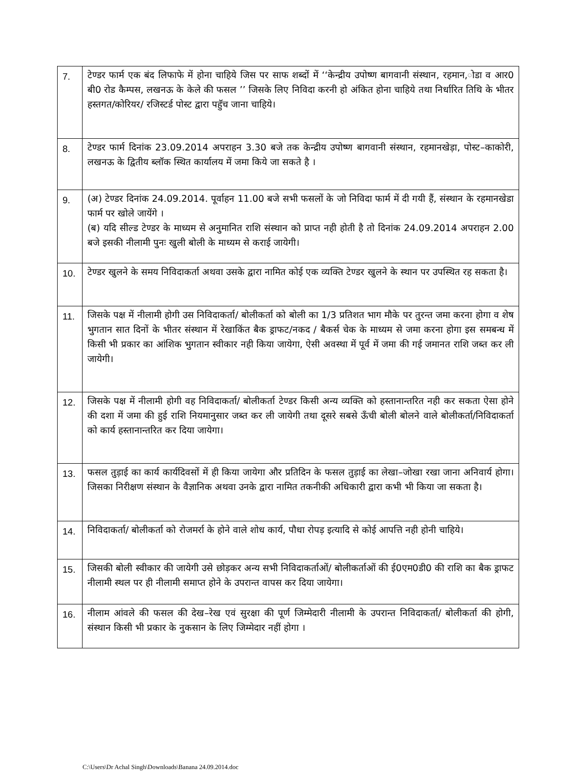| 7. | टेण्डर फार्म एक बंद लिफाफे में होना चाहिये जिस पर साफ शब्दों में ‘‘केन्द्रीय उपोष्ण बागवानी संस्थान, रहमान,ोडा व आर0 बी0 रोड कैम्पस, लखनऊ के केले की फसल ’’ जिसके लिए निविदा करनी हो अंकित होना चाहिये तथा निर्धारित तिथि के भीतर हस्तगत/कोरियर/ रजिस्टर्ड पोस्ट द्वारा पहुॅच जाना चाहिये। |
| 8. | टेण्डर फार्म दिनांक 23.09.2014 अपराहन 3.30 बजे तक केन्द्रीय उपोष्ण बागवानी संस्थान, रहमानखेड़ा, पोस्ट–काकोरी, लखनऊ के द्वितीय ब्लॉक स्थित कार्यालय में जमा किये जा सकते है । |
| 9. | (अ) टेण्डर दिनांक 24.09.2014. पूर्वाहन 11.00 बजे सभी फसलों के जो निविदा फार्म में दी गयी हैं, संस्थान के रहमानखेडा फार्म पर खोले जायेंगे । (ब) यदि सील्ड टेण्डर के माध्यम से अनुमानित राशि संस्थान को प्राप्त नही होती है तो दिनांक 24.09.2014 अपराहन 2.00 बजे इसकी नीलामी पुनः खुली बोली के माध्यम से कराई जायेगी। |
| 10. | टेण्डर खुलने के समय निविदाकर्ता अथवा उसके द्वारा नामित कोई एक व्यक्ति टेण्डर खुलने के स्थान पर उपस्थित रह सकता है। |
| 11. | जिसके पक्ष में नीलामी होगी उस निविदाकर्ता/ बोलीकर्ता को बोली का 1/3 प्रतिशत भाग मौके पर तुरन्त जमा करना होगा व शेष भुगतान सात दिनों के भीतर संस्थान में रेखाकिंत बैक ड्राफट/नकद / बैकर्स चेक के माध्यम से जमा करना होगा इस समबन्ध में किसी भी प्रकार का आंशिक भुगतान स्वीकार नही किया जायेगा, ऐसी अवस्था में पूर्व में जमा की गई जमानत राशि जब्त कर ली जायेगी। |
| 12. | जिसके पक्ष में नीलामी होगी वह निविदाकर्ता/ बोलीकर्ता टेण्डर किसी अन्य व्यक्ति को हस्तानान्तरित नही कर सकता ऐसा होने की दशा में जमा की हुई राशि नियमानुसार जब्त कर ली जायेगी तथा दूसरे सबसे ऊँची बोली बोलने वाले बोलीकर्ता/निविदाकर्ता को कार्य हस्तानान्तरित कर दिया जायेगा। |
| 13. | फसल तुड़ाई का कार्य कार्यदिवसों में ही किया जायेगा और प्रतिदिन के फसल तुड़ाई का लेखा–जोखा रखा जाना अनिवार्य होगा। जिसका निरीक्षण संस्थान के वैज्ञानिक अथवा उनके द्वारा नामित तकनीकी अधिकारी द्वारा कभी भी किया जा सकता है। |
| 14. | निविदाकर्ता/ बोलीकर्ता को रोजमर्रा के होने वाले शोध कार्य, पौधा रोपड़ इत्यादि से कोई आपत्ति नही होनी चाहिये। |
| 15. | जिसकी बोली स्वीकार की जायेगी उसे छोड़कर अन्य सभी निविदाकर्ताओं/ बोलीकर्ताओं की ई0एम0डी0 की राशि का बैक ड्राफट नीलामी स्थल पर ही नीलामी समाप्त होने के उपरान्त वापस कर दिया जायेगा। |
| 16. | नीलाम आंवले की फसल की देख–रेख एवं सुरक्षा की पूर्ण जिम्मेदारी नीलामी के उपरान्त निविदाकर्ता/ बोलीकर्ता की होगी, संस्थान किसी भी प्रकार के नुकसान के लिए जिम्मेदार नहीं होगा । |
C:\Users\Dr Achal Singh\Downloads\Banana 24.09.2014.doc